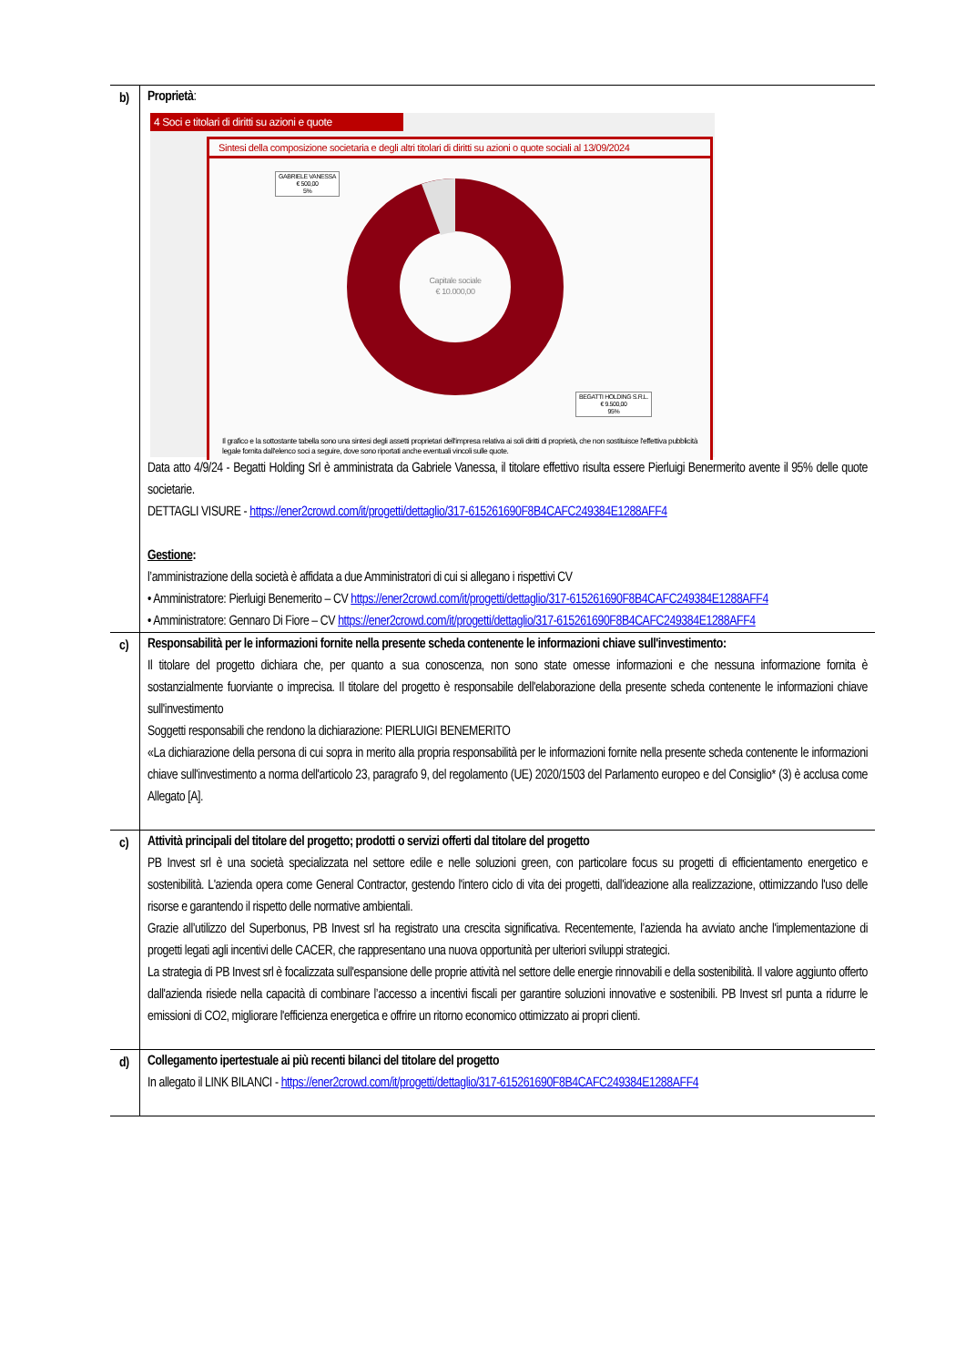| b) | Proprietà : 4 Soci e titolari di diritti su azioni e quote Sintesi della composizione societaria e degli altri titolari di diritti su azioni o quote sociali al 13/09/2024 Capitale sociale € 10.000,00 GABRIELE VANESSA € 500,00 5% BEGATTI HOLDING S.R.L. € 9.500,00 95% Il grafico e la sottostante tabella sono una sintesi degli assetti proprietari dell'impresa relativa ai soli diritti di proprietà, che non sostituisce l'effettiva pubblicità legale fornita dall'elenco soci a seguire, dove sono riportati anche eventuali vincoli sulle quote. Data atto 4/9/24 - Begatti Holding Srl è amministrata da Gabriele Vanessa, il titolare effettivo risulta essere Pierluigi Benermerito avente il 95% delle quote societarie. DETTAGLI VISURE - https://ener2crowd.com/it/progetti/dettaglio/317-615261690F8B4CAFC249384E1288AFF4 Gestione : l’amministrazione della società è affidata a due Amministratori di cui si allegano i rispettivi CV • Amministratore: Pierluigi Benemerito – CV https://ener2crowd.com/it/progetti/dettaglio/317-615261690F8B4CAFC249384E1288AFF4 • Amministratore: Gennaro Di Fiore – CV https://ener2crowd.com/it/progetti/dettaglio/317-615261690F8B4CAFC249384E1288AFF4 |
| c) | Responsabilità per le informazioni fornite nella presente scheda contenente le informazioni chiave sull'investimento: Il titolare del progetto dichiara che, per quanto a sua conoscenza, non sono state omesse informazioni e che nessuna informazione fornita è sostanzialmente fuorviante o imprecisa. Il titolare del progetto è responsabile dell'elaborazione della presente scheda contenente le informazioni chiave sull'investimento Soggetti responsabili che rendono la dichiarazione: PIERLUIGI BENEMERITO «La dichiarazione della persona di cui sopra in merito alla propria responsabilità per le informazioni fornite nella presente scheda contenente le informazioni chiave sull'investimento a norma dell'articolo 23, paragrafo 9, del regolamento (UE) 2020/1503 del Parlamento europeo e del Consiglio* (3) è acclusa come Allegato [A]. |
| c) | Attività principali del titolare del progetto; prodotti o servizi offerti dal titolare del progetto PB Invest srl è una società specializzata nel settore edile e nelle soluzioni green, con particolare focus su progetti di efficientamento energetico e sostenibilità. L'azienda opera come General Contractor, gestendo l'intero ciclo di vita dei progetti, dall'ideazione alla realizzazione, ottimizzando l'uso delle risorse e garantendo il rispetto delle normative ambientali. Grazie all’utilizzo del Superbonus, PB Invest srl ha registrato una crescita significativa. Recentemente, l’azienda ha avviato anche l'implementazione di progetti legati agli incentivi delle CACER, che rappresentano una nuova opportunità per ulteriori sviluppi strategici. La strategia di PB Invest srl è focalizzata sull'espansione delle proprie attività nel settore delle energie rinnovabili e della sostenibilità. Il valore aggiunto offerto dall'azienda risiede nella capacità di combinare l’accesso a incentivi fiscali per garantire soluzioni innovative e sostenibili. PB Invest srl punta a ridurre le emissioni di CO2, migliorare l'efficienza energetica e offrire un ritorno economico ottimizzato ai propri clienti. |
| d) | Collegamento ipertestuale ai più recenti bilanci del titolare del progetto In allegato il LINK BILANCI - https://ener2crowd.com/it/progetti/dettaglio/317-615261690F8B4CAFC249384E1288AFF4 |